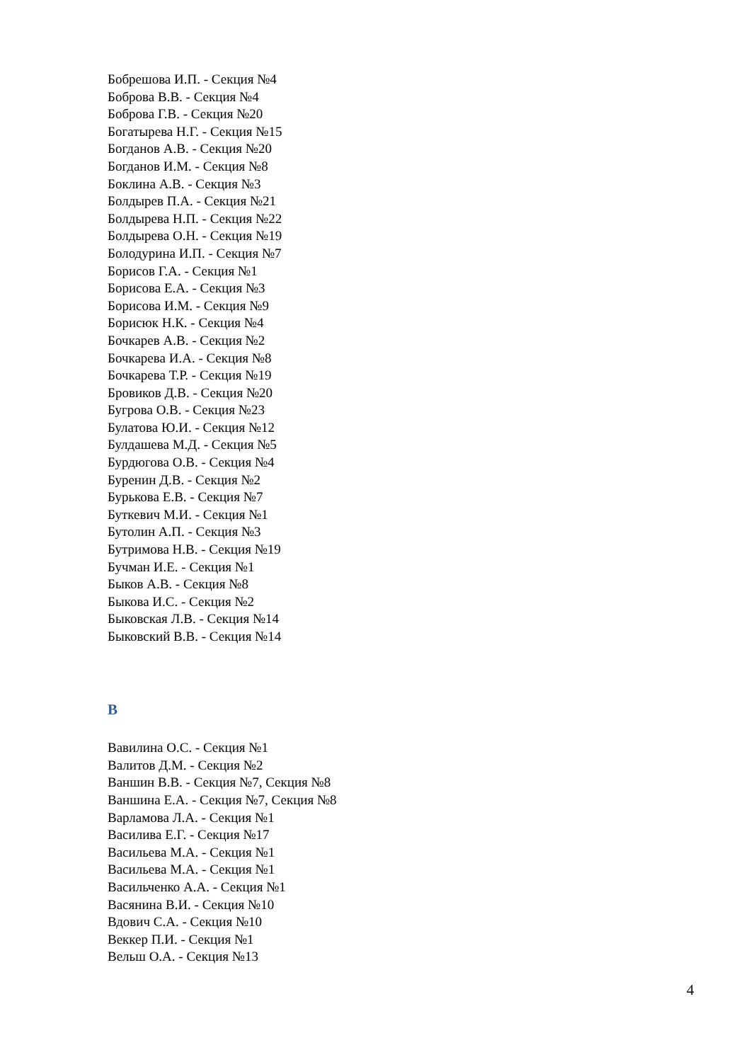Бобрешова И.П. - Секция №4
Боброва В.В. - Секция №4
Боброва Г.В. - Секция №20
Богатырева Н.Г. - Секция №15
Богданов А.В. - Секция №20
Богданов И.М. - Секция №8
Боклина А.В. - Секция №3
Болдырев П.А. - Секция №21
Болдырева Н.П. - Секция №22
Болдырева О.Н. - Секция №19
Болодурина И.П. - Секция №7
Борисов Г.А. - Секция №1
Борисова Е.А. - Секция №3
Борисова И.М. - Секция №9
Борисюк Н.К. - Секция №4
Бочкарев А.В. - Секция №2
Бочкарева И.А. - Секция №8
Бочкарева Т.Р. - Секция №19
Бровиков Д.В. - Секция №20
Бугрова О.В. - Секция №23
Булатова Ю.И. - Секция №12
Булдашева М.Д. - Секция №5
Бурдюгова О.В. - Секция №4
Буренин Д.В. - Секция №2
Бурькова Е.В. - Секция №7
Буткевич М.И. - Секция №1
Бутолин А.П. - Секция №3
Бутримова Н.В. - Секция №19
Бучман И.Е. - Секция №1
Быков А.В. - Секция №8
Быкова И.С. - Секция №2
Быковская Л.В. - Секция №14
Быковский В.В. - Секция №14
В
Вавилина О.С. - Секция №1
Валитов Д.М. - Секция №2
Ваншин В.В. - Секция №7, Секция №8
Ваншина Е.А. - Секция №7, Секция №8
Варламова Л.А. - Секция №1
Василива Е.Г. - Секция №17
Васильева М.А. - Секция №1
Васильева М.А. - Секция №1
Васильченко А.А. - Секция №1
Васянина В.И. - Секция №10
Вдович С.А. - Секция №10
Веккер П.И. - Секция №1
Вельш О.А. - Секция №13
4